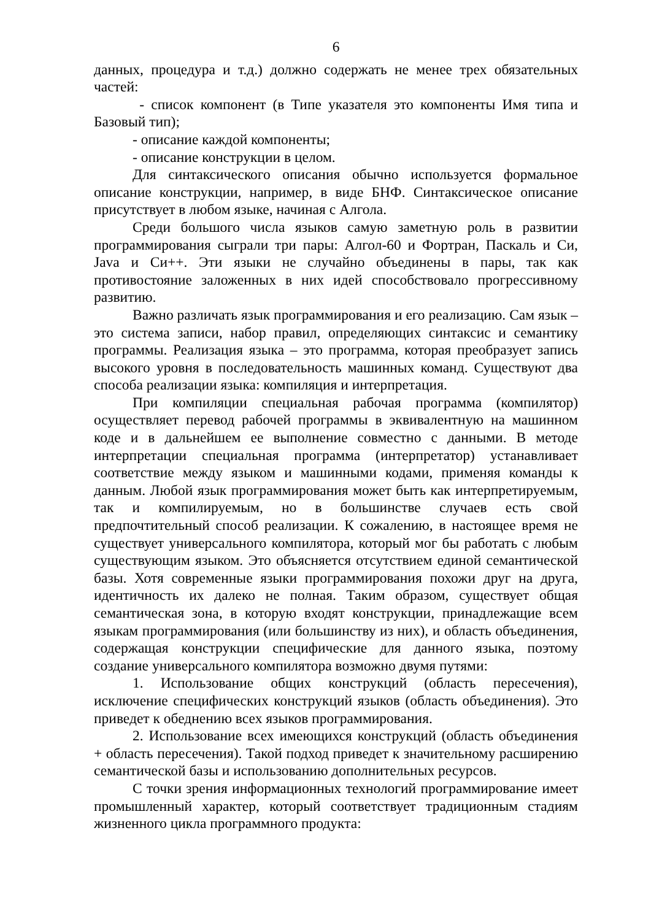6
данных, процедура и т.д.) должно содержать не менее трех обязательных частей:
- список компонент (в Типе указателя это компоненты Имя типа и Базовый тип);
- описание каждой компоненты;
- описание конструкции в целом.
Для синтаксического описания обычно используется формальное описание конструкции, например, в виде БНФ. Синтаксическое описание присутствует в любом языке, начиная с Алгола.
Среди большого числа языков самую заметную роль в развитии программирования сыграли три пары: Алгол-60 и Фортран, Паскаль и Си, Java и Си++. Эти языки не случайно объединены в пары, так как противостояние заложенных в них идей способствовало прогрессивному развитию.
Важно различать язык программирования и его реализацию. Сам язык – это система записи, набор правил, определяющих синтаксис и семантику программы. Реализация языка – это программа, которая преобразует запись высокого уровня в последовательность машинных команд. Существуют два способа реализации языка: компиляция и интерпретация.
При компиляции специальная рабочая программа (компилятор) осуществляет перевод рабочей программы в эквивалентную на машинном коде и в дальнейшем ее выполнение совместно с данными. В методе интерпретации специальная программа (интерпретатор) устанавливает соответствие между языком и машинными кодами, применяя команды к данным. Любой язык программирования может быть как интерпретируемым, так и компилируемым, но в большинстве случаев есть свой предпочтительный способ реализации. К сожалению, в настоящее время не существует универсального компилятора, который мог бы работать с любым существующим языком. Это объясняется отсутствием единой семантической базы. Хотя современные языки программирования похожи друг на друга, идентичность их далеко не полная. Таким образом, существует общая семантическая зона, в которую входят конструкции, принадлежащие всем языкам программирования (или большинству из них), и область объединения, содержащая конструкции специфические для данного языка, поэтому создание универсального компилятора возможно двумя путями:
1. Использование общих конструкций (область пересечения), исключение специфических конструкций языков (область объединения). Это приведет к обеднению всех языков программирования.
2. Использование всех имеющихся конструкций (область объединения + область пересечения). Такой подход приведет к значительному расширению семантической базы и использованию дополнительных ресурсов.
С точки зрения информационных технологий программирование имеет промышленный характер, который соответствует традиционным стадиям жизненного цикла программного продукта: